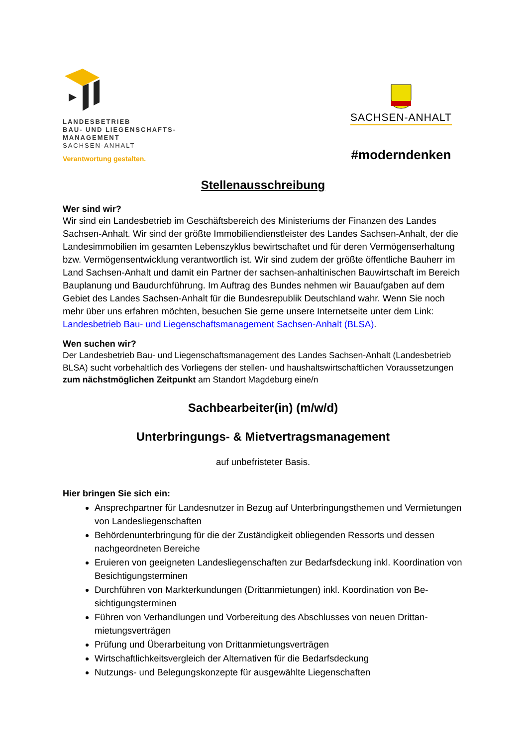LANDESBETRIEB
BAU- UND LIEGENSCHAFTS-
MANAGEMENT
SACHSEN-ANHALT
Verantwortung gestalten.
SACHSEN-ANHALT
#moderndenken
Stellenausschreibung
Wer sind wir?
Wir sind ein Landesbetrieb im Geschäftsbereich des Ministeriums der Finanzen des Landes Sachsen-Anhalt. Wir sind der größte Immobiliendienstleister des Landes Sachsen-Anhalt, der die Landesimmobilien im gesamten Lebenszyklus bewirtschaftet und für deren Vermö­genserhaltung bzw. Vermögensentwicklung verantwortlich ist. Wir sind zudem der größte öf­fentliche Bauherr im Land Sachsen-Anhalt und damit ein Partner der sachsen-anhaltinischen Bauwirtschaft im Bereich Bauplanung und Baudurchführung. Im Auftrag des Bundes nehmen wir Bauaufgaben auf dem Gebiet des Landes Sachsen-Anhalt für die Bundesrepublik Deutschland wahr. Wenn Sie noch mehr über uns erfahren möchten, besuchen Sie gerne unsere Internetseite unter dem Link: Landesbetrieb Bau- und Liegenschaftsmanagement Sachsen-Anhalt (BLSA).
Wen suchen wir?
Der Landesbetrieb Bau- und Liegenschaftsmanagement des Landes Sachsen-Anhalt (Landesbe­trieb BLSA) sucht vorbehaltlich des Vorliegens der stellen- und haushaltswirtschaftlichen Voraus­setzungen zum nächstmöglichen Zeitpunkt am Standort Magdeburg eine/n
Sachbearbeiter(in) (m/w/d)
Unterbringungs- & Mietvertragsmanagement
auf unbefristeter Basis.
Hier bringen Sie sich ein:
Ansprechpartner für Landesnutzer in Bezug auf Unterbringungsthemen und Vermie­tungen von Landesliegenschaften
Behördenunterbringung für die der Zuständigkeit obliegenden Ressorts und dessen nachgeordneten Bereiche
Eruieren von geeigneten Landesliegenschaften zur Bedarfsdeckung inkl. Koordina­tion von Besichtigungsterminen
Durchführen von Markterkundungen (Drittanmietungen) inkl. Koordination von Be­sichtigungsterminen
Führen von Verhandlungen und Vorbereitung des Abschlusses von neuen Drittan­mietungsverträgen
Prüfung und Überarbeitung von Drittanmietungsverträgen
Wirtschaftlichkeitsvergleich der Alternativen für die Bedarfsdeckung
Nutzungs- und Belegungskonzepte für ausgewählte Liegenschaften